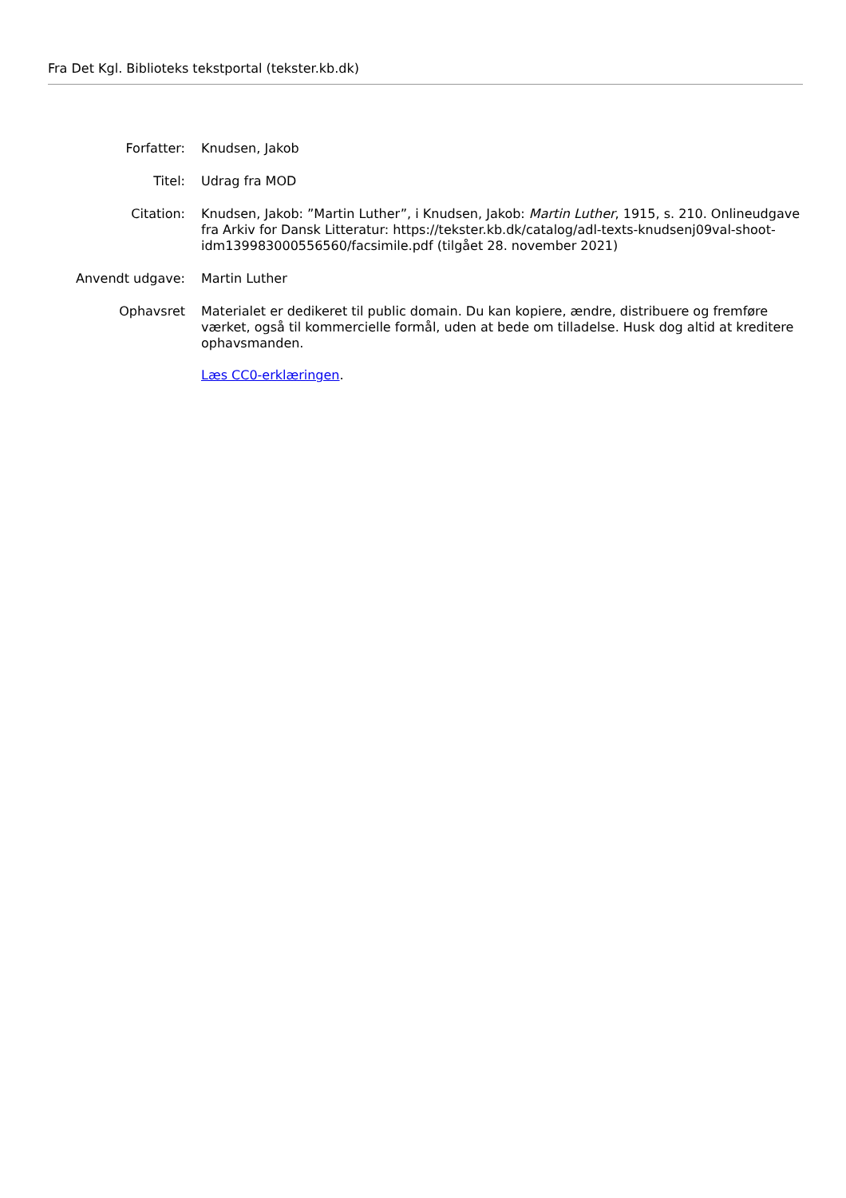Fra Det Kgl. Biblioteks tekstportal (tekster.kb.dk)
| Forfatter: | Knudsen, Jakob |
| Titel: | Udrag fra MOD |
| Citation: | Knudsen, Jakob: ”Martin Luther”, i Knudsen, Jakob: Martin Luther , 1915, s. 210. Onlineudgave fra Arkiv for Dansk Litteratur: https://tekster.kb.dk/catalog/adl-texts-knudsenj09val-shoot-idm139983000556560/facsimile.pdf (tilgået 28. november 2021) |
| Anvendt udgave: | Martin Luther |
| Ophavsret | Materialet er dedikeret til public domain. Du kan kopiere, ændre, distribuere og fremføre værket, også til kommercielle formål, uden at bede om tilladelse. Husk dog altid at kreditere ophavsmanden. Læs CC0-erklæringen . |